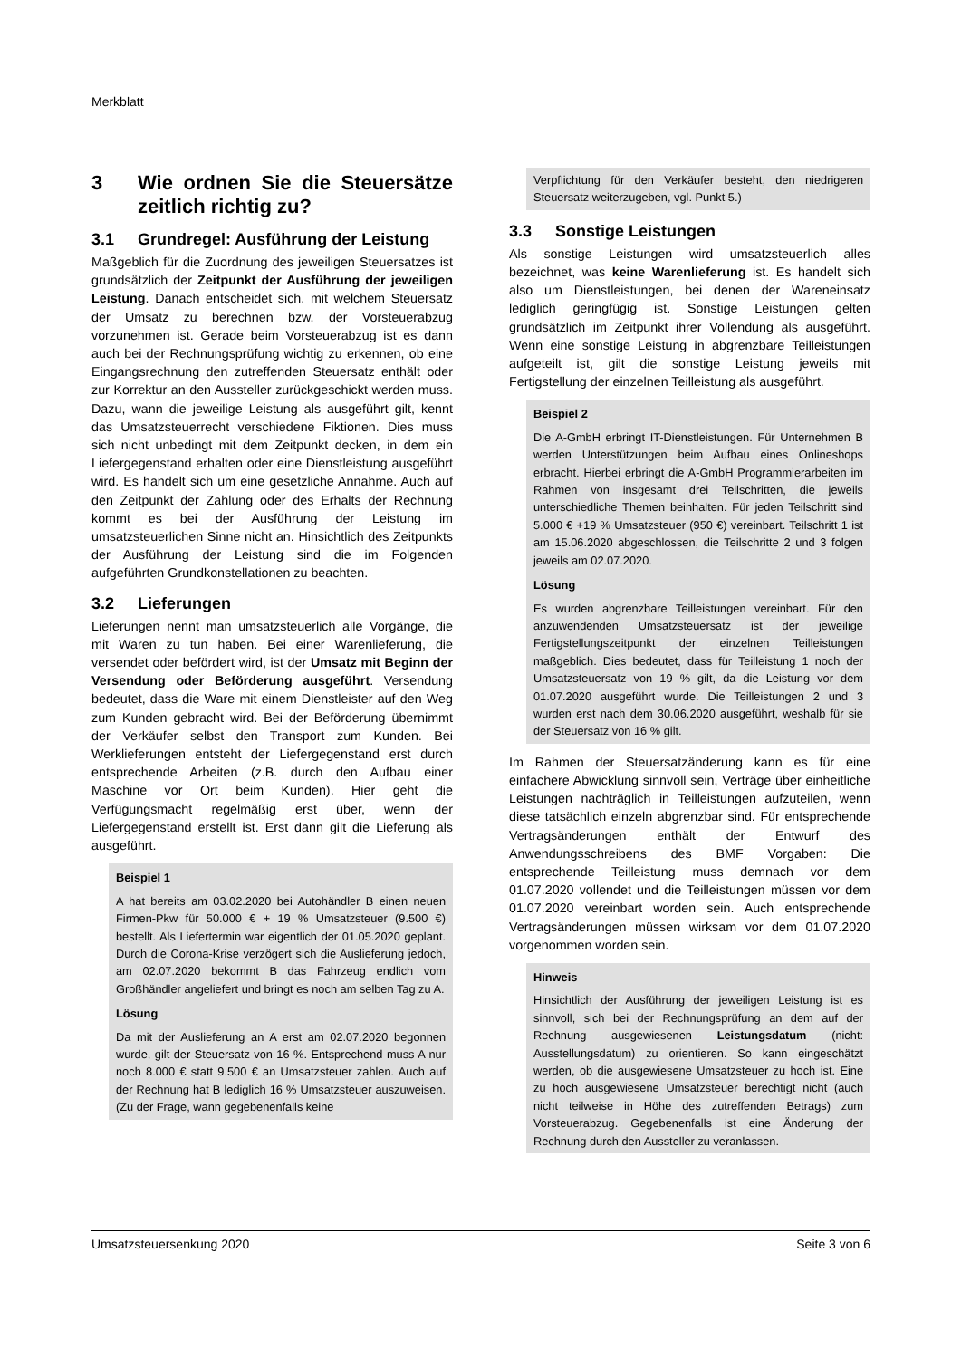Merkblatt
3 Wie ordnen Sie die Steuersätze zeitlich richtig zu?
3.1 Grundregel: Ausführung der Leistung
Maßgeblich für die Zuordnung des jeweiligen Steuersatzes ist grundsätzlich der Zeitpunkt der Ausführung der jeweiligen Leistung. Danach entscheidet sich, mit welchem Steuersatz der Umsatz zu berechnen bzw. der Vorsteuerabzug vorzunehmen ist. Gerade beim Vorsteuerabzug ist es dann auch bei der Rechnungsprüfung wichtig zu erkennen, ob eine Eingangsrechnung den zutreffenden Steuersatz enthält oder zur Korrektur an den Aussteller zurückgeschickt werden muss. Dazu, wann die jeweilige Leistung als ausgeführt gilt, kennt das Umsatzsteuerrecht verschiedene Fiktionen. Dies muss sich nicht unbedingt mit dem Zeitpunkt decken, in dem ein Liefergegenstand erhalten oder eine Dienstleistung ausgeführt wird. Es handelt sich um eine gesetzliche Annahme. Auch auf den Zeitpunkt der Zahlung oder des Erhalts der Rechnung kommt es bei der Ausführung der Leistung im umsatzsteuerlichen Sinne nicht an. Hinsichtlich des Zeitpunkts der Ausführung der Leistung sind die im Folgenden aufgeführten Grundkonstellationen zu beachten.
3.2 Lieferungen
Lieferungen nennt man umsatzsteuerlich alle Vorgänge, die mit Waren zu tun haben. Bei einer Warenlieferung, die versendet oder befördert wird, ist der Umsatz mit Beginn der Versendung oder Beförderung ausgeführt. Versendung bedeutet, dass die Ware mit einem Dienstleister auf den Weg zum Kunden gebracht wird. Bei der Beförderung übernimmt der Verkäufer selbst den Transport zum Kunden. Bei Werklieferungen entsteht der Liefergegenstand erst durch entsprechende Arbeiten (z.B. durch den Aufbau einer Maschine vor Ort beim Kunden). Hier geht die Verfügungsmacht regelmäßig erst über, wenn der Liefergegenstand erstellt ist. Erst dann gilt die Lieferung als ausgeführt.
Beispiel 1
A hat bereits am 03.02.2020 bei Autohändler B einen neuen Firmen-Pkw für 50.000 € + 19 % Umsatzsteuer (9.500 €) bestellt. Als Liefertermin war eigentlich der 01.05.2020 geplant. Durch die Corona-Krise verzögert sich die Auslieferung jedoch, am 02.07.2020 bekommt B das Fahrzeug endlich vom Großhändler angeliefert und bringt es noch am selben Tag zu A.
Lösung
Da mit der Auslieferung an A erst am 02.07.2020 begonnen wurde, gilt der Steuersatz von 16 %. Entsprechend muss A nur noch 8.000 € statt 9.500 € an Umsatzsteuer zahlen. Auch auf der Rechnung hat B lediglich 16 % Umsatzsteuer auszuweisen. (Zu der Frage, wann gegebenenfalls keine
Verpflichtung für den Verkäufer besteht, den niedrigeren Steuersatz weiterzugeben, vgl. Punkt 5.)
3.3 Sonstige Leistungen
Als sonstige Leistungen wird umsatzsteuerlich alles bezeichnet, was keine Warenlieferung ist. Es handelt sich also um Dienstleistungen, bei denen der Wareneinsatz lediglich geringfügig ist. Sonstige Leistungen gelten grundsätzlich im Zeitpunkt ihrer Vollendung als ausgeführt. Wenn eine sonstige Leistung in abgrenzbare Teilleistungen aufgeteilt ist, gilt die sonstige Leistung jeweils mit Fertigstellung der einzelnen Teilleistung als ausgeführt.
Beispiel 2
Die A-GmbH erbringt IT-Dienstleistungen. Für Unternehmen B werden Unterstützungen beim Aufbau eines Onlineshops erbracht. Hierbei erbringt die A-GmbH Programmierarbeiten im Rahmen von insgesamt drei Teilschritten, die jeweils unterschiedliche Themen beinhalten. Für jeden Teilschritt sind 5.000 € +19 % Umsatzsteuer (950 €) vereinbart. Teilschritt 1 ist am 15.06.2020 abgeschlossen, die Teilschritte 2 und 3 folgen jeweils am 02.07.2020.
Lösung
Es wurden abgrenzbare Teilleistungen vereinbart. Für den anzuwendenden Umsatzsteuersatz ist der jeweilige Fertigstellungszeitpunkt der einzelnen Teilleistungen maßgeblich. Dies bedeutet, dass für Teilleistung 1 noch der Umsatzsteuersatz von 19 % gilt, da die Leistung vor dem 01.07.2020 ausgeführt wurde. Die Teilleistungen 2 und 3 wurden erst nach dem 30.06.2020 ausgeführt, weshalb für sie der Steuersatz von 16 % gilt.
Im Rahmen der Steuersatzänderung kann es für eine einfachere Abwicklung sinnvoll sein, Verträge über einheitliche Leistungen nachträglich in Teilleistungen aufzuteilen, wenn diese tatsächlich einzeln abgrenzbar sind. Für entsprechende Vertragsänderungen enthält der Entwurf des Anwendungsschreibens des BMF Vorgaben: Die entsprechende Teilleistung muss demnach vor dem 01.07.2020 vollendet und die Teilleistungen müssen vor dem 01.07.2020 vereinbart worden sein. Auch entsprechende Vertragsänderungen müssen wirksam vor dem 01.07.2020 vorgenommen worden sein.
Hinweis
Hinsichtlich der Ausführung der jeweiligen Leistung ist es sinnvoll, sich bei der Rechnungsprüfung an dem auf der Rechnung ausgewiesenen Leistungsdatum (nicht: Ausstellungsdatum) zu orientieren. So kann eingeschätzt werden, ob die ausgewiesene Umsatzsteuer zu hoch ist. Eine zu hoch ausgewiesene Umsatzsteuer berechtigt nicht (auch nicht teilweise in Höhe des zutreffenden Betrags) zum Vorsteuerabzug. Gegebenenfalls ist eine Änderung der Rechnung durch den Aussteller zu veranlassen.
Umsatzsteuersenkung 2020 Seite 3 von 6